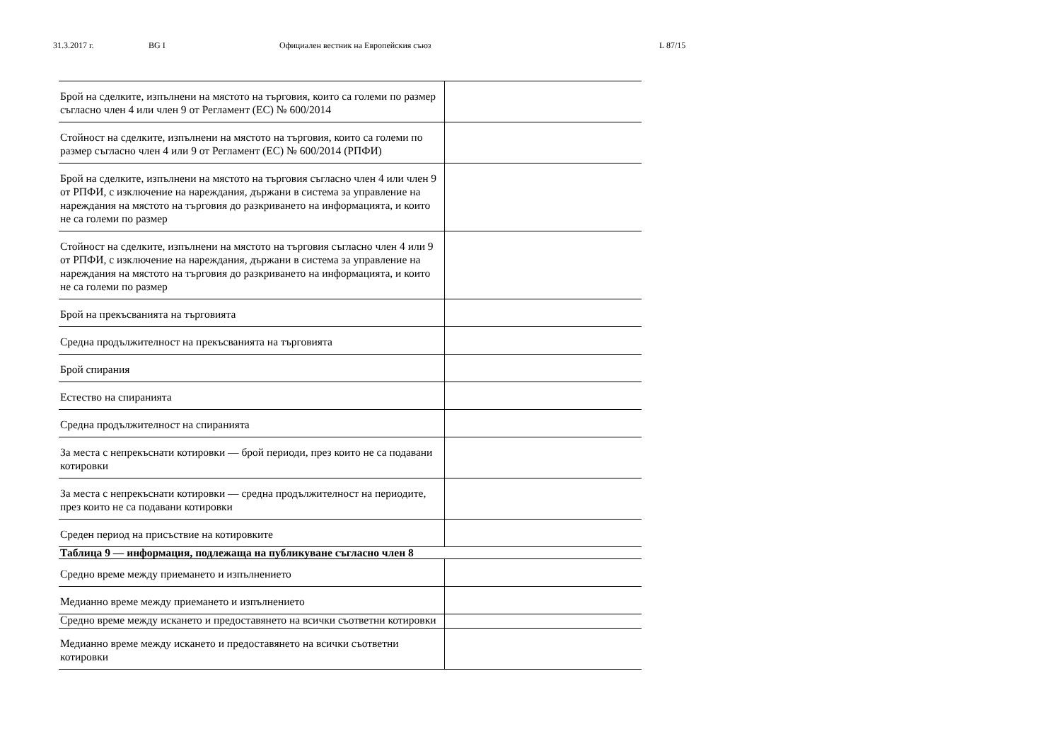31.3.2017 г. BG I Официален вестник на Европейския съюз L 87/15
| Брой на сделките, изпълнени на мястото на търговия, които са големи по размер съгласно член 4 или член 9 от Регламент (ЕС) № 600/2014 | |
| Стойност на сделките, изпълнени на мястото на търговия, които са големи по размер съгласно член 4 или 9 от Регламент (ЕС) № 600/2014 (РПФИ) | |
| Брой на сделките, изпълнени на мястото на търговия съгласно член 4 или член 9 от РПФИ, с изключение на нареждания, държани в система за управление на нареждания на мястото на търговия до разкриването на информацията, и които не са големи по размер | |
| Стойност на сделките, изпълнени на мястото на търговия съгласно член 4 или 9 от РПФИ, с изключение на нареждания, държани в система за управление на нареждания на мястото на търговия до разкриването на информацията, и които не са големи по размер | |
| Брой на прекъсванията на търговията | |
| Средна продължителност на прекъсванията на търговията | |
| Брой спирания | |
| Естество на спиранията | |
| Средна продължителност на спиранията | |
| За места с непрекъснати котировки — брой периоди, през които не са подавани котировки | |
| За места с непрекъснати котировки — средна продължителност на периодите, през които не са подавани котировки | |
| Среден период на присъствие на котировките | |
| Таблица 9 — информация, подлежаща на публикуване съгласно член 8 | |
| Средно време между приемането и изпълнението | |
| Медианно време между приемането и изпълнението | |
| Средно време между искането и предоставянето на всички съответни котировки | |
| Медианно време между искането и предоставянето на всички съответни котировки | |